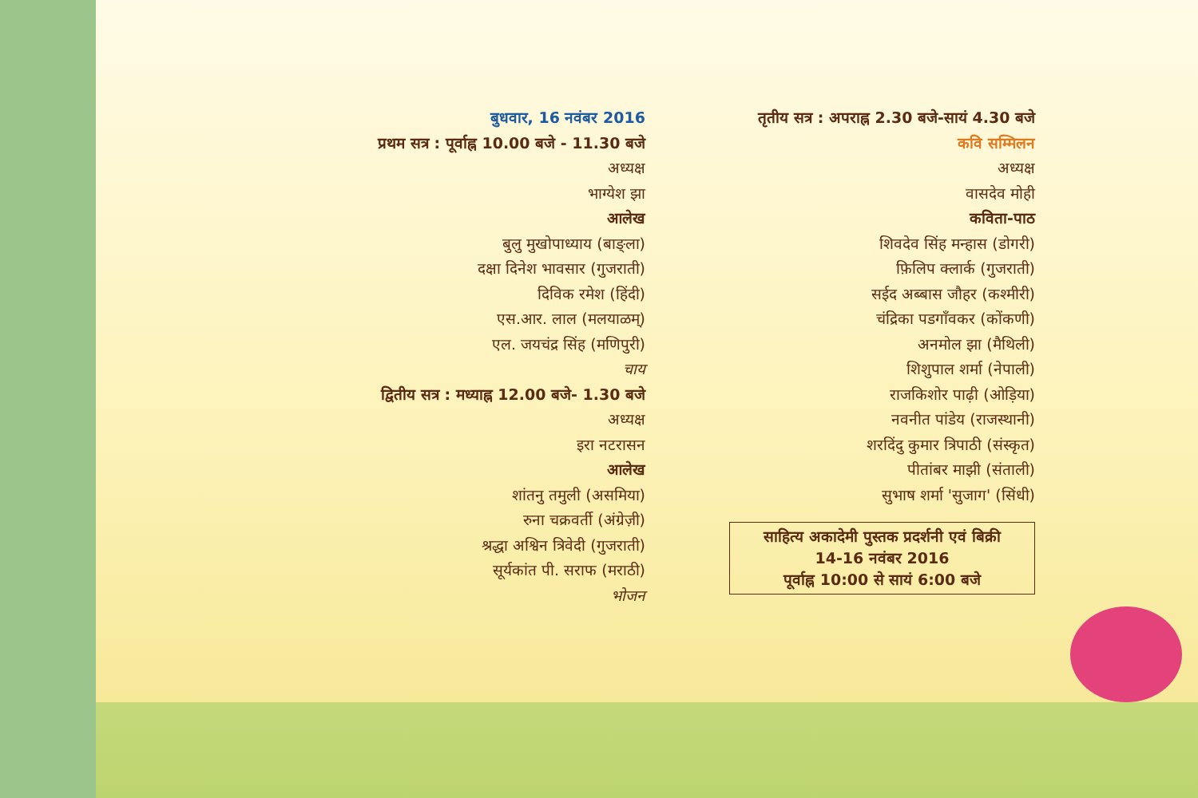बुधवार, 16 नवंबर 2016
प्रथम सत्र : पूर्वाह्न 10.00 बजे - 11.30 बजे
अध्यक्ष
भाग्येश झा
आलेख
बुलु मुखोपाध्याय (बाङ्ला)
दक्षा दिनेश भावसार (गुजराती)
दिविक रमेश (हिंदी)
एस.आर. लाल (मलयाळम्)
एल. जयचंद्र सिंह (मणिपुरी)
चाय
द्वितीय सत्र : मध्याह्न 12.00 बजे- 1.30 बजे
अध्यक्ष
इरा नटरासन
आलेख
शांतनु तमुली (असमिया)
रुना चक्रवर्ती (अंग्रेज़ी)
श्रद्धा अश्विन त्रिवेदी (गुजराती)
सूर्यकांत पी. सराफ (मराठी)
भोजन
तृतीय सत्र : अपराह्न 2.30 बजे-सायं 4.30 बजे
कवि सम्मिलन
अध्यक्ष
वासदेव मोही
कविता-पाठ
शिवदेव सिंह मन्हास (डोगरी)
फ़िलिप क्लार्क (गुजराती)
सईद अब्बास जौहर (कश्मीरी)
चंद्रिका पडगाँवकर (कोंकणी)
अनमोल झा (मैथिली)
शिशुपाल शर्मा (नेपाली)
राजकिशोर पाढ़ी (ओड़िया)
नवनीत पांडेय (राजस्थानी)
शरदिंदु कुमार त्रिपाठी (संस्कृत)
पीतांबर माझी (संताली)
सुभाष शर्मा 'सुजाग' (सिंधी)
साहित्य अकादेमी पुस्तक प्रदर्शनी एवं बिक्री
14-16 नवंबर 2016
पूर्वाह्न 10:00 से सायं 6:00 बजे